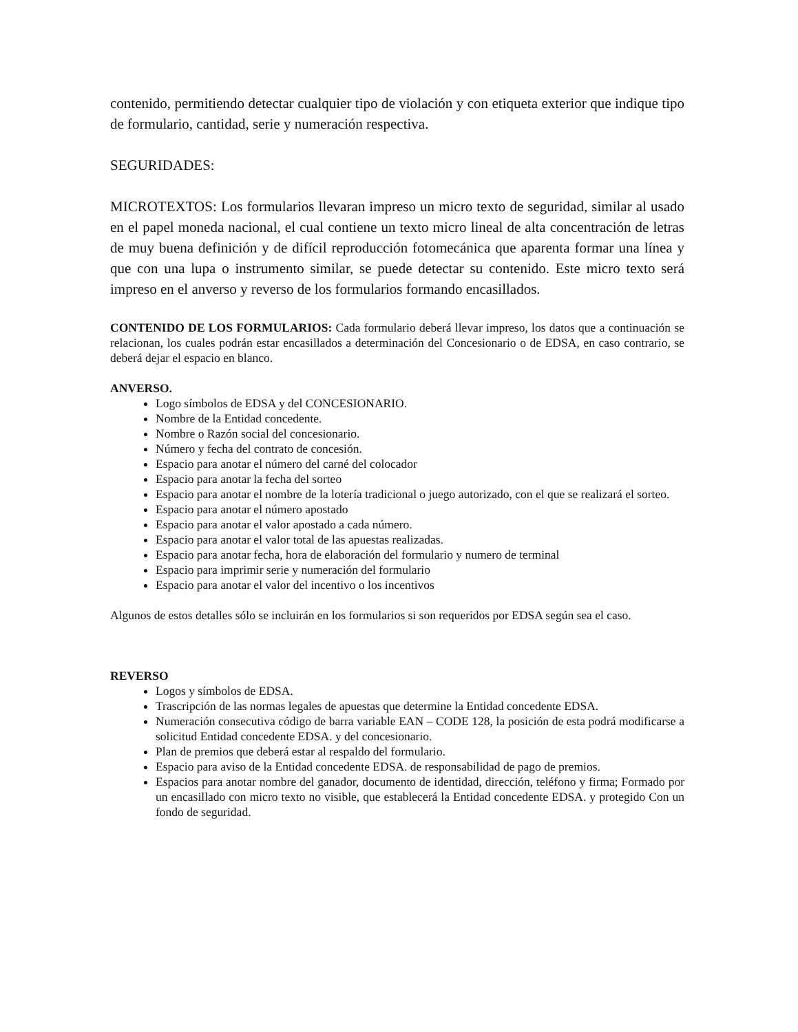contenido, permitiendo detectar cualquier tipo de violación y con etiqueta exterior que indique tipo de formulario, cantidad, serie y numeración respectiva.
SEGURIDADES:
MICROTEXTOS: Los formularios llevaran impreso un micro texto de seguridad, similar al usado en el papel moneda nacional, el cual contiene un texto micro lineal de alta concentración de letras de muy buena definición y de difícil reproducción fotomecánica que aparenta formar una línea y que con una lupa o instrumento similar, se puede detectar su contenido. Este micro texto será impreso en el anverso y reverso de los formularios formando encasillados.
CONTENIDO DE LOS FORMULARIOS: Cada formulario deberá llevar impreso, los datos que a continuación se relacionan, los cuales podrán estar encasillados a determinación del Concesionario o de EDSA, en caso contrario, se deberá dejar el espacio en blanco.
ANVERSO.
Logo símbolos de EDSA y del CONCESIONARIO.
Nombre de la Entidad concedente.
Nombre o Razón social del concesionario.
Número y fecha del contrato de concesión.
Espacio para anotar el número del carné del colocador
Espacio para anotar la fecha del sorteo
Espacio para anotar el nombre de la lotería tradicional o juego autorizado, con el que se realizará el sorteo.
Espacio para anotar el número apostado
Espacio para anotar el valor apostado a cada número.
Espacio para anotar el valor total de las apuestas realizadas.
Espacio para anotar fecha, hora de elaboración del formulario y numero de terminal
Espacio para imprimir serie y numeración del formulario
Espacio para anotar el valor del incentivo o los incentivos
Algunos de estos detalles sólo se incluirán en los formularios si son requeridos por EDSA según sea el caso.
REVERSO
Logos y símbolos de EDSA.
Trascripción de las normas legales de apuestas que determine la Entidad concedente EDSA.
Numeración consecutiva código de barra variable EAN – CODE 128, la posición de esta podrá modificarse a solicitud Entidad concedente EDSA. y del concesionario.
Plan de premios que deberá estar al respaldo del formulario.
Espacio para aviso de la Entidad concedente EDSA. de responsabilidad de pago de premios.
Espacios para anotar nombre del ganador, documento de identidad, dirección, teléfono y firma; Formado por un encasillado con micro texto no visible, que establecerá la Entidad concedente EDSA. y protegido Con un fondo de seguridad.